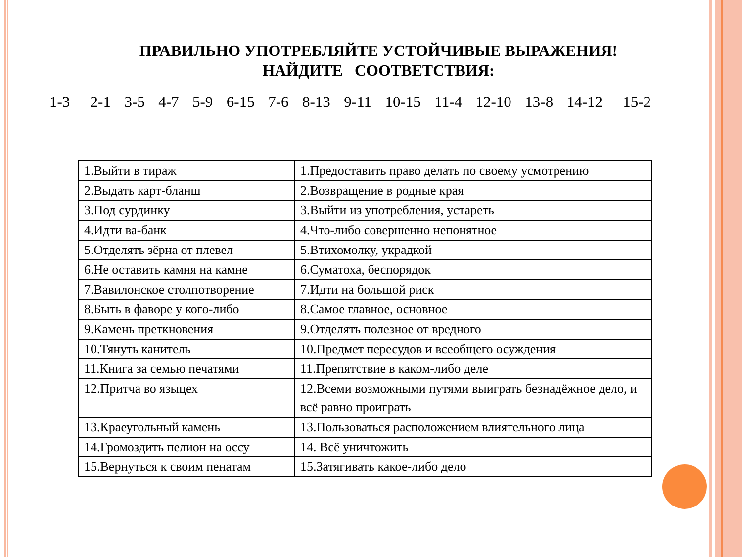ПРАВИЛЬНО УПОТРЕБЛЯЙТЕ УСТОЙЧИВЫЕ ВЫРАЖЕНИЯ!
НАЙДИТЕ СООТВЕТСТВИЯ:
1-3 2-1 3-5 4-7 5-9 6-15 7-6 8-13 9-11 10-15 11-4 12-10 13-8 14-12 15-2
| 1.Выйти в тираж | 1.Предоставить право делать по своему усмотрению |
| 2.Выдать карт-бланш | 2.Возвращение в родные края |
| 3.Под сурдинку | 3.Выйти из употребления, устареть |
| 4.Идти ва-банк | 4.Что-либо совершенно непонятное |
| 5.Отделять зёрна от плевел | 5.Втихомолку, украдкой |
| 6.Не оставить камня на камне | 6.Суматоха, беспорядок |
| 7.Вавилонское столпотворение | 7.Идти на большой риск |
| 8.Быть в фаворе у кого-либо | 8.Самое главное, основное |
| 9.Камень преткновения | 9.Отделять полезное от вредного |
| 10.Тянуть канитель | 10.Предмет пересудов и всеобщего осуждения |
| 11.Книга за семью печатями | 11.Препятствие в каком-либо деле |
| 12.Притча во языцех | 12.Всеми возможными путями выиграть безнадёжное дело, и всё равно проиграть |
| 13.Краеугольный камень | 13.Пользоваться расположением влиятельного лица |
| 14.Громоздить пелион на оссу | 14. Всё уничтожить |
| 15.Вернуться к своим пенатам | 15.Затягивать какое-либо дело |